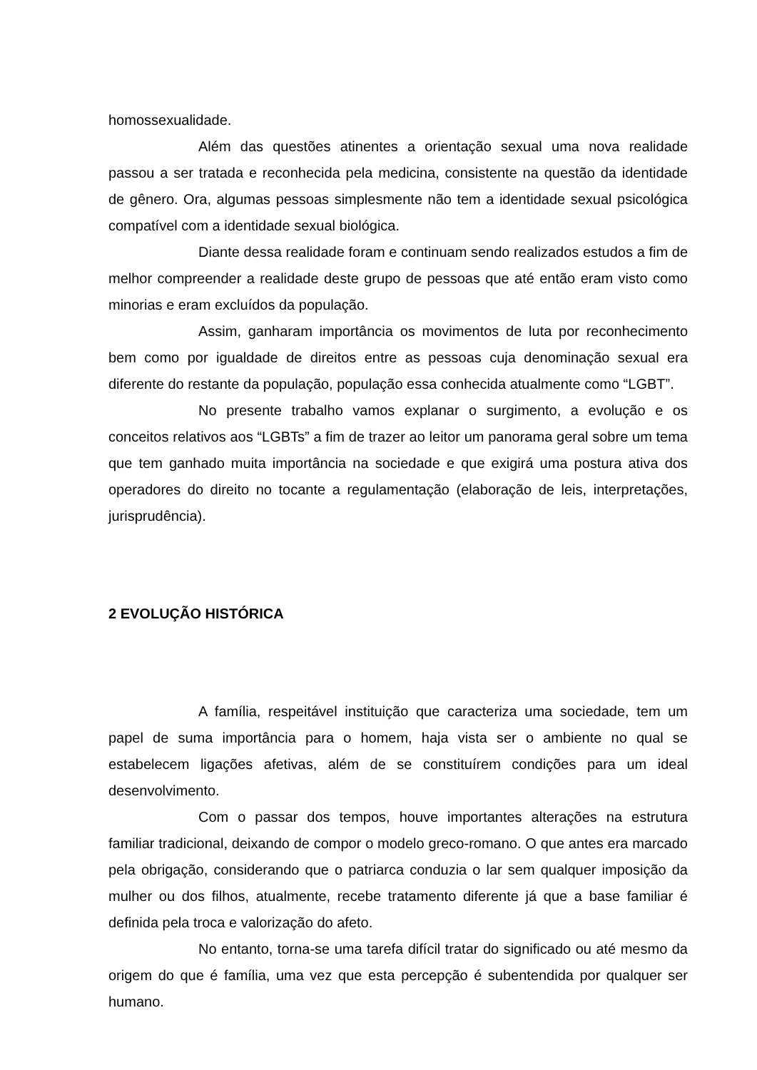homossexualidade.
Além das questões atinentes a orientação sexual uma nova realidade passou a ser tratada e reconhecida pela medicina, consistente na questão da identidade de gênero. Ora, algumas pessoas simplesmente não tem a identidade sexual psicológica compatível com a identidade sexual biológica.
Diante dessa realidade foram e continuam sendo realizados estudos a fim de melhor compreender a realidade deste grupo de pessoas que até então eram visto como minorias e eram excluídos da população.
Assim, ganharam importância os movimentos de luta por reconhecimento bem como por igualdade de direitos entre as pessoas cuja denominação sexual era diferente do restante da população, população essa conhecida atualmente como “LGBT”.
No presente trabalho vamos explanar o surgimento, a evolução e os conceitos relativos aos “LGBTs” a fim de trazer ao leitor um panorama geral sobre um tema que tem ganhado muita importância na sociedade e que exigirá uma postura ativa dos operadores do direito no tocante a regulamentação (elaboração de leis, interpretações, jurisprudência).
2 EVOLUÇÃO HISTÓRICA
A família, respeitável instituição que caracteriza uma sociedade, tem um papel de suma importância para o homem, haja vista ser o ambiente no qual se estabelecem ligações afetivas, além de se constituírem condições para um ideal desenvolvimento.
Com o passar dos tempos, houve importantes alterações na estrutura familiar tradicional, deixando de compor o modelo greco-romano. O que antes era marcado pela obrigação, considerando que o patriarca conduzia o lar sem qualquer imposição da mulher ou dos filhos, atualmente, recebe tratamento diferente já que a base familiar é definida pela troca e valorização do afeto.
No entanto, torna-se uma tarefa difícil tratar do significado ou até mesmo da origem do que é família, uma vez que esta percepção é subentendida por qualquer ser humano.